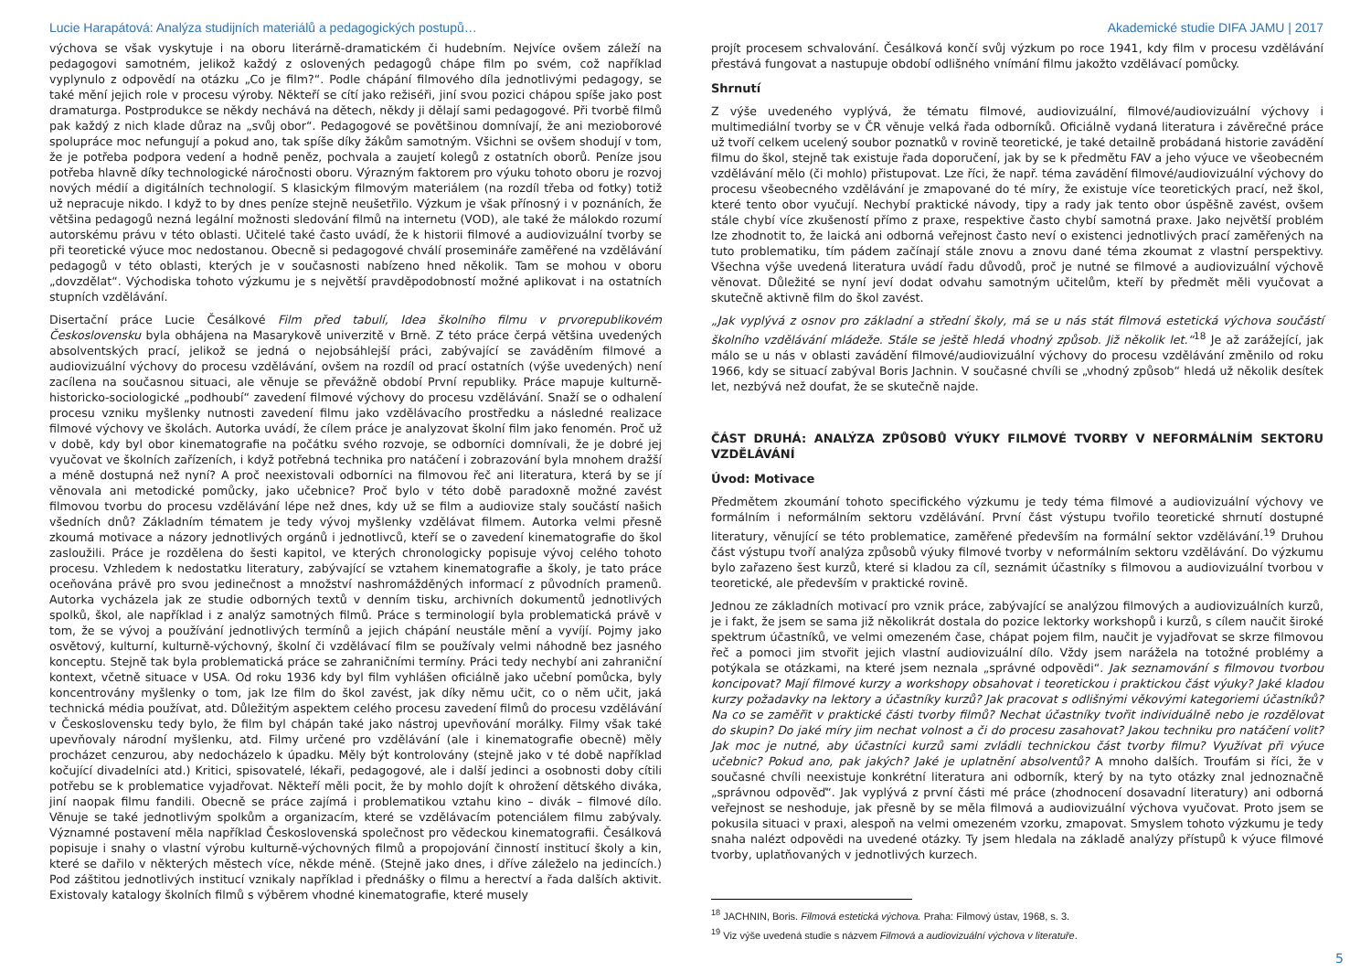Lucie Harapátová: Analýza studijních materiálů a pedagogických postupů… Akademické studie DIFA JAMU | 2017
výchova se však vyskytuje i na oboru literárně-dramatickém či hudebním. Nejvíce ovšem záleží na pedagogovi samotném, jelikož každý z oslovených pedagogů chápe film po svém, což například vyplynulo z odpovědí na otázku „Co je film?“. Podle chápání filmového díla jednotlivými pedagogy, se také mění jejich role v procesu výroby. Někteří se cítí jako režiséři, jiní svou pozici chápou spíše jako post dramaturga. Postprodukce se někdy nechává na dětech, někdy ji dělají sami pedagogové. Při tvorbě filmů pak každý z nich klade důraz na „svůj obor“. Pedagogové se povětšinou domnívají, že ani mezioborové spolupráce moc nefungují a pokud ano, tak spíše díky žákům samotným. Všichni se ovšem shodují v tom, že je potřeba podpora vedení a hodně peněz, pochvala a zaujetí kolegů z ostatních oborů. Peníze jsou potřeba hlavně díky technologické náročnosti oboru. Výrazným faktorem pro výuku tohoto oboru je rozvoj nových médií a digitálních technologií. S klasickým filmovým materiálem (na rozdíl třeba od fotky) totiž už nepracuje nikdo. I když to by dnes peníze stejně neušetřilo. Výzkum je však přínosný i v poznáních, že většina pedagogů nezná legální možnosti sledování filmů na internetu (VOD), ale také že málokdo rozumí autorskému právu v této oblasti. Učitelé také často uvádí, že k historii filmové a audiovizuální tvorby se při teoretické výuce moc nedostanou. Obecně si pedagogové chválí prosemináře zaměřené na vzdělávání pedagogů v této oblasti, kterých je v současnosti nabízeno hned několik. Tam se mohou v oboru „dovzdělat“. Východiska tohoto výzkumu je s největší pravděpodobností možné aplikovat i na ostatních stupních vzdělávání.
Disertační práce Lucie Česálkové Film před tabulí, Idea školního filmu v prvorepublikovém Československu byla obhájena na Masarykově univerzitě v Brně. Z této práce čerpá většina uvedených absolventských prací, jelikož se jedná o nejobsáhlejší práci, zabývající se zaváděním filmové a audiovizuální výchovy do procesu vzdělávání, ovšem na rozdíl od prací ostatních (výše uvedených) není zacílena na současnou situaci, ale věnuje se převážně období První republiky. Práce mapuje kulturně-historicko-sociologické „podhoubí“ zavedení filmové výchovy do procesu vzdělávání. Snaží se o odhalení procesu vzniku myšlenky nutnosti zavedení filmu jako vzdělávacího prostředku a následné realizace filmové výchovy ve školách. Autorka uvádí, že cílem práce je analyzovat školní film jako fenomén. Proč už v době, kdy byl obor kinematografie na počátku svého rozvoje, se odborníci domnívali, že je dobré jej vyučovat ve školních zařízeních, i když potřebná technika pro natáčení i zobrazování byla mnohem dražší a méně dostupná než nyní? A proč neexistovali odborníci na filmovou řeč ani literatura, která by se jí věnovala ani metodické pomůcky, jako učebnice? Proč bylo v této době paradoxně možné zavést filmovou tvorbu do procesu vzdělávání lépe než dnes, kdy už se film a audiovize staly součástí našich všedních dnů? Základním tématem je tedy vývoj myšlenky vzdělávat filmem. Autorka velmi přesně zkoumá motivace a názory jednotlivých orgánů i jednotlivců, kteří se o zavedení kinematografie do škol zasloužili. Práce je rozdělena do šesti kapitol, ve kterých chronologicky popisuje vývoj celého tohoto procesu. Vzhledem k nedostatku literatury, zabývající se vztahem kinematografie a školy, je tato práce oceňována právě pro svou jedinečnost a množství nashromážděných informací z původních pramenů. Autorka vycházela jak ze studie odborných textů v denním tisku, archivních dokumentů jednotlivých spolků, škol, ale například i z analýz samotných filmů. Práce s terminologií byla problematická právě v tom, že se vývoj a používání jednotlivých termínů a jejich chápání neustále mění a vyvíjí. Pojmy jako osvětový, kulturní, kulturně-výchovný, školní či vzdělávací film se používaly velmi náhodně bez jasného konceptu. Stejně tak byla problematická práce se zahraničními termíny. Práci tedy nechybí ani zahraniční kontext, včetně situace v USA. Od roku 1936 kdy byl film vyhlášen oficiálně jako učební pomůcka, byly koncentrovány myšlenky o tom, jak lze film do škol zavést, jak díky němu učit, co o něm učit, jaká technická média používat, atd. Důležitým aspektem celého procesu zavedení filmů do procesu vzdělávání v Československu tedy bylo, že film byl chápán také jako nástroj upevňování morálky. Filmy však také upevňovaly národní myšlenku, atd. Filmy určené pro vzdělávání (ale i kinematografie obecně) měly procházet cenzurou, aby nedocházelo k úpadku. Měly být kontrolovány (stejně jako v té době například kočující divadelníci atd.) Kritici, spisovatelé, lékaři, pedagogové, ale i další jedinci a osobnosti doby cítili potřebu se k problematice vyjadřovat. Někteří měli pocit, že by mohlo dojít k ohrožení dětského diváka, jiní naopak filmu fandili. Obecně se práce zajímá i problematikou vztahu kino – divák – filmové dílo. Věnuje se také jednotlivým spolkům a organizacím, které se vzdělávacím potenciálem filmu zabývaly. Významné postavení měla například Československá společnost pro vědeckou kinematografii. Česálková popisuje i snahy o vlastní výrobu kulturně-výchovných filmů a propojování činností institucí školy a kin, které se dařilo v některých městech více, někde méně. (Stejně jako dnes, i dříve záleželo na jedincích.) Pod záštitou jednotlivých institucí vznikaly například i přednášky o filmu a herectví a řada dalších aktivit. Existovaly katalogy školních filmů s výběrem vhodné kinematografie, které musely
projít procesem schvalování. Česálková končí svůj výzkum po roce 1941, kdy film v procesu vzdělávání přestává fungovat a nastupuje období odlišného vnímání filmu jakožto vzdělávací pomůcky.
Shrnutí
Z výše uvedeného vyplývá, že tématu filmové, audiovizuální, filmové/audiovizuální výchovy i multimediální tvorby se v ČR věnuje velká řada odborníků. Oficiálně vydaná literatura i závěrečné práce už tvoří celkem ucelený soubor poznatků v rovině teoretické, je také detailně probádaná historie zavádění filmu do škol, stejně tak existuje řada doporučení, jak by se k předmětu FAV a jeho výuce ve všeobecném vzdělávání mělo (či mohlo) přistupovat. Lze říci, že např. téma zavádění filmové/audiovizuální výchovy do procesu všeobecného vzdělávání je zmapované do té míry, že existuje více teoretických prací, než škol, které tento obor vyučují. Nechybí praktické návody, tipy a rady jak tento obor úspěšně zavést, ovšem stále chybí více zkušeností přímo z praxe, respektive často chybí samotná praxe. Jako největší problém lze zhodnotit to, že laická ani odborná veřejnost často neví o existenci jednotlivých prací zaměřených na tuto problematiku, tím pádem začínají stále znovu a znovu dané téma zkoumat z vlastní perspektivy. Všechna výše uvedená literatura uvádí řadu důvodů, proč je nutné se filmové a audiovizuální výchově věnovat. Důležité se nyní jeví dodat odvahu samotným učitelům, kteří by předmět měli vyučovat a skutečně aktivně film do škol zavést.
„Jak vyplývá z osnov pro základní a střední školy, má se u nás stát filmová estetická výchova součástí školního vzdělávání mládeže. Stále se ještě hledá vhodný způsob. Již několik let.“<sup>18</sup> Je až zarážející, jak málo se u nás v oblasti zavádění filmové/audiovizuální výchovy do procesu vzdělávání změnilo od roku 1966, kdy se situací zabýval Boris Jachnin. V současné chvíli se „vhodný způsob“ hledá už několik desítek let, nezbývá než doufat, že se skutečně najde.
ČÁST DRUHÁ: ANALÝZA ZPŮSOBŮ VÝUKY FILMOVÉ TVORBY V NEFORMÁLNÍM SEKTORU VZDĚLÁVÁNÍ
Úvod: Motivace
Předmětem zkoumání tohoto specifického výzkumu je tedy téma filmové a audiovizuální výchovy ve formálním i neformálním sektoru vzdělávání. První část výstupu tvořilo teoretické shrnutí dostupné literatury, věnující se této problematice, zaměřené především na formální sektor vzdělávání.<sup>19</sup> Druhou část výstupu tvoří analýza způsobů výuky filmové tvorby v neformálním sektoru vzdělávání. Do výzkumu bylo zařazeno šest kurzů, které si kladou za cíl, seznámit účastníky s filmovou a audiovizuální tvorbou v teoretické, ale především v praktické rovině.
Jednou ze základních motivací pro vznik práce, zabývající se analýzou filmových a audiovizuálních kurzů, je i fakt, že jsem se sama již několikrát dostala do pozice lektorky workshopů i kurzů, s cílem naučit široké spektrum účastníků, ve velmi omezeném čase, chápat pojem film, naučit je vyjadřovat se skrze filmovou řeč a pomoci jim stvořit jejich vlastní audiovizuální dílo. Vždy jsem narážela na totožné problémy a potýkala se otázkami, na které jsem neznala „správné odpovědi“. Jak seznamování s filmovou tvorbou koncipovat? Mají filmové kurzy a workshopy obsahovat i teoretickou i praktickou část výuky? Jaké kladou kurzy požadavky na lektory a účastníky kurzů? Jak pracovat s odlišnými věkovými kategoriemi účastníků? Na co se zaměřit v praktické části tvorby filmů? Nechat účastníky tvořit individuálně nebo je rozdělovat do skupin? Do jaké míry jim nechat volnost a či do procesu zasahovat? Jakou techniku pro natáčení volit? Jak moc je nutné, aby účastníci kurzů sami zvládli technickou část tvorby filmu? Využívat při výuce učebnic? Pokud ano, pak jakých? Jaké je uplatnění absolventů? A mnoho dalších. Troufám si říci, že v současné chvíli neexistuje konkrétní literatura ani odborník, který by na tyto otázky znal jednoznačně „správnou odpověď“. Jak vyplývá z první části mé práce (zhodnocení dosavadní literatury) ani odborná veřejnost se neshoduje, jak přesně by se měla filmová a audiovizuální výchova vyučovat. Proto jsem se pokusila situaci v praxi, alespoň na velmi omezeném vzorku, zmapovat. Smyslem tohoto výzkumu je tedy snaha nalézt odpovědi na uvedené otázky. Ty jsem hledala na základě analýzy přístupů k výuce filmové tvorby, uplatňovaných v jednotlivých kurzech.
<sup>18</sup> JACHNIN, Boris. Filmová estetická výchova. Praha: Filmový ústav, 1968, s. 3.
<sup>19</sup> Viz výše uvedená studie s názvem Filmová a audiovizuální výchova v literatuře.
5